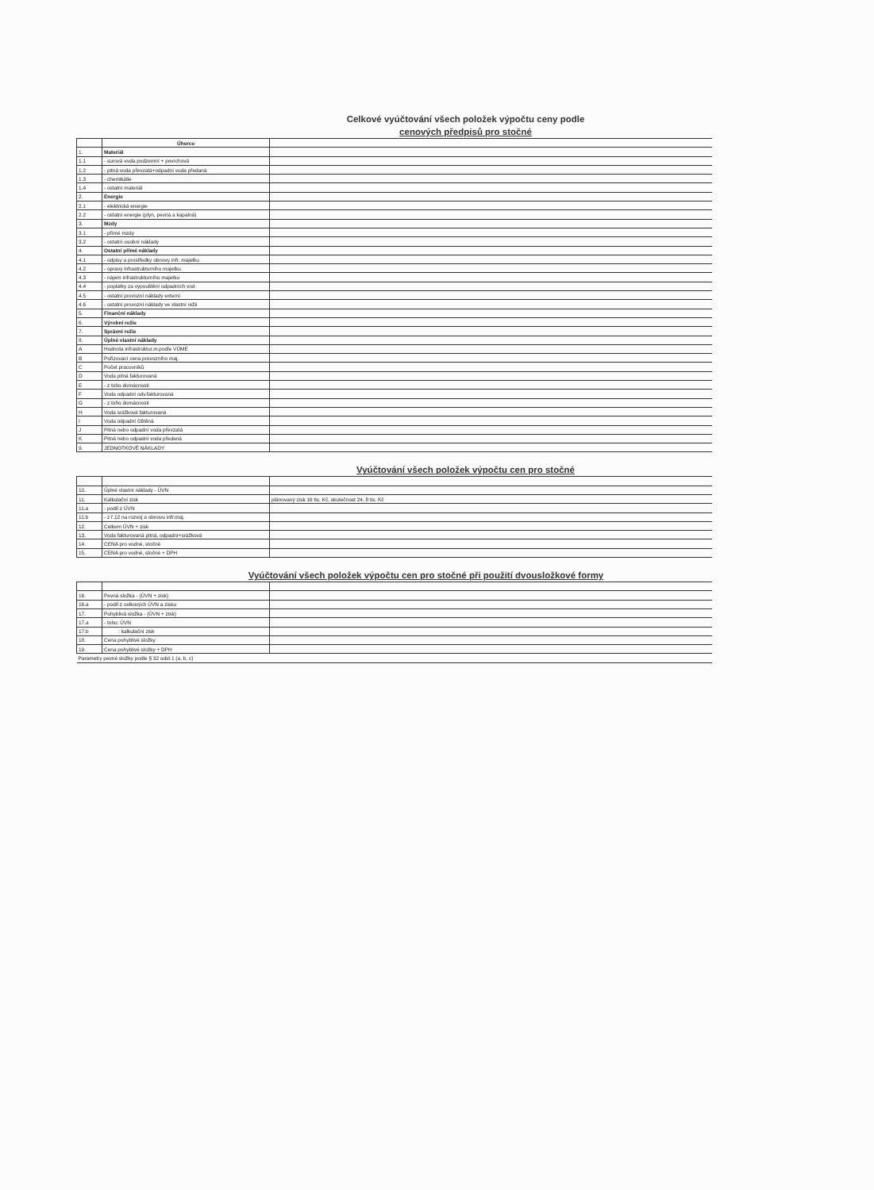Celkové vyúčtování všech položek výpočtu ceny podle
cenových předpisů pro stočné
| | Úherce | |
| 1. | Materiál | |
| 1.1 | - surová voda podzemní + povrchová | |
| 1.2 | - pitná voda převzatá+odpadní voda předaná | |
| 1.3 | - chemikálie | |
| 1.4 | - ostatní materiál | |
| 2. | Energie | |
| 2.1 | - elektrická energie | |
| 2.2 | - ostatní energie (plyn, pevná a kapalná) | |
| 3. | Mzdy | |
| 3.1 | - přímé mzdy | |
| 3.2 | - ostatní osobní náklady | |
| 4. | Ostatní přímé náklady | |
| 4.1 | - odpisy a prostředky obnovy infr. majetku | |
| 4.2 | - opravy infrastrukturního majetku | |
| 4.3 | - nájem infrastrukturního majetku | |
| 4.4 | - poplatky za vypouštění odpadních vod | |
| 4.5 | - ostatní provozní náklady externí | |
| 4.6 | - ostatní provozní náklady ve vlastní režii | |
| 5. | Finanční náklady | |
| 6. | Výrobní režie | |
| 7. | Správní režie | |
| 8. | Úplné vlastní náklady | |
| A | Hodnota infrastruktur.m.podle VÚME | |
| B | Pořizovací cena provozního maj. | |
| C | Počet pracovníků | |
| D | Voda pitná fakturovaná | |
| E | - z toho domácnosti | |
| F | Voda odpadní odv.fakturovaná | |
| G | - z toho domácnosti | |
| H | Voda srážková fakturovaná | |
| I | Voda odpadní čištěná | |
| J | Pitná nebo odpadní voda převzatá | |
| K | Pitná nebo odpadní voda předaná | |
| 9. | JEDNOTKOVÉ NÁKLADY | |
Vyúčtování všech položek výpočtu cen pro stočné
| 10. | Úplné vlastní náklady - ÚVN | |
| 11. | Kalkulační zisk | plánovaný zisk 16 tis. Kč, skutečnost 24, 8 tis. Kč |
| 11.a | - podíl z ÚVN | |
| 11.b | - z ř.12 na rozvoj a obnovu infr.maj. | |
| 12. | Celkem ÚVN + zisk | |
| 13. | Voda fakturovaná pitná, odpadní+srážková | |
| 14. | CENA pro vodné, stočné | |
| 15. | CENA pro vodné, stočné + DPH | |
Vyúčtování všech položek výpočtu cen pro stočné při použití dvousložkové formy
| 16. | Pevná složka - (ÚVN + zisk) | |
| 16.a | - podíl z celkových ÚVN a zisku | |
| 17. | Pohyblivá složka - (ÚVN + zisk) | |
| 17.a | - toho: ÚVN | |
| 17.b | : kalkulační zisk | |
| 18. | Cena pohyblivé složky | |
| 19. | Cena pohyblivé složky + DPH | |
| Parametry pevné složky podle § 32 odst.1 (a, b, c) | | |